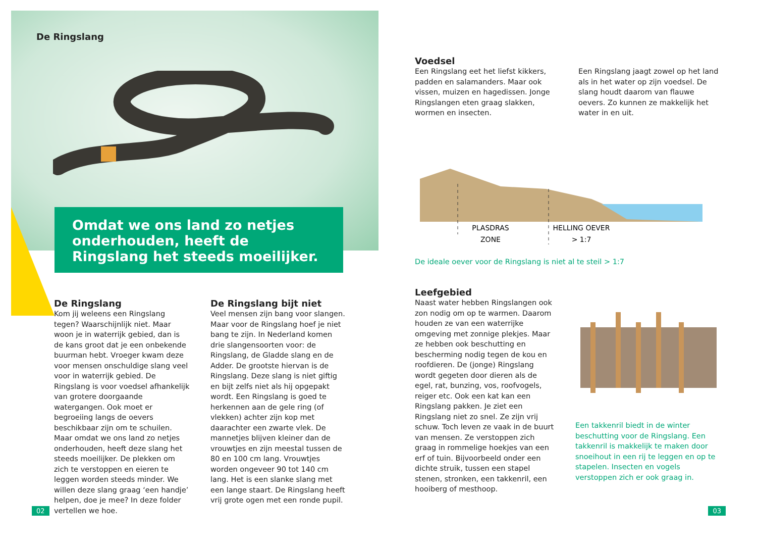De Ringslang
Omdat we ons land zo netjes onderhouden, heeft de Ringslang het steeds moeilijker.
De Ringslang
Kom jij weleens een Ringslang tegen? Waarschijnlijk niet. Maar woon je in waterrijk gebied, dan is de kans groot dat je een onbekende buurman hebt. Vroeger kwam deze voor mensen on­schuldige slang veel voor in waterrijk gebied. De Ringslang is voor voedsel afhankelijk van grotere doorgaande watergangen. Ook moet er begroeiing langs de oevers beschikbaar zijn om te schuilen. Maar omdat we ons land zo netjes onderhouden, heeft deze slang het steeds moeilijker. De plekken om zich te verstoppen en eieren te leggen worden steeds minder. We willen deze slang graag ‘een handje’ helpen, doe je mee? In deze folder vertellen we hoe.
De Ringslang bijt niet
Veel mensen zijn bang voor slangen. Maar voor de Ringslang hoef je niet bang te zijn. In Nederland komen drie slangensoorten voor: de Ringslang, de Gladde slang en de Adder. De grootste hiervan is de Ringslang. Deze slang is niet giftig en bijt zelfs niet als hij op­gepakt wordt. Een Ringslang is goed te herkennen aan de gele ring (of vlekken) achter zijn kop met daarachter een zwarte vlek. De mannetjes blijven klei­ner dan de vrouwtjes en zijn meestal tussen de 80 en 100 cm lang. Vrouw­tjes worden ongeveer 90 tot 140 cm lang. Het is een slanke slang met een lange staart. De Ringslang heeft vrij grote ogen met een ronde pupil.
02
Voedsel
Een Ringslang eet het liefst kikkers, padden en salamanders. Maar ook vissen, muizen en hagedissen. Jonge Ringslangen eten graag slakken, wormen en insecten.
Een Ringslang jaagt zowel op het land als in het water op zijn voedsel. De slang houdt daarom van flauwe oevers. Zo kunnen ze makkelijk het water in en uit.
PLASDRAS
ZONE
HELLING OEVER
> 1:7
De ideale oever voor de Ringslang is niet al te steil > 1:7
Leefgebied
Naast water hebben Ringslangen ook zon nodig om op te warmen. Daarom houden ze van een waterrijke omgeving met zonnige plekjes. Maar ze hebben ook beschutting en bescherming nodig tegen de kou en roofdieren. De (jonge) Ringslang wordt gegeten door dieren als de egel, rat, bunzing, vos, roofvogels, reiger etc. Ook een kat kan een Ringslang pakken. Je ziet een Ringslang niet zo snel. Ze zijn vrij schuw. Toch leven ze vaak in de buurt van mensen. Ze verstoppen zich graag in rommelige hoekjes van een erf of tuin. Bijvoorbeeld onder een dichte struik, tussen een stapel stenen, stronken, een takkenril, een hooiberg of mesthoop.
Een takkenril biedt in de winter beschutting voor de Ringslang. Een takkenril is makkelijk te maken door snoeihout in een rij te leggen en op te stapelen. Insecten en vogels verstoppen zich er ook graag in.
03